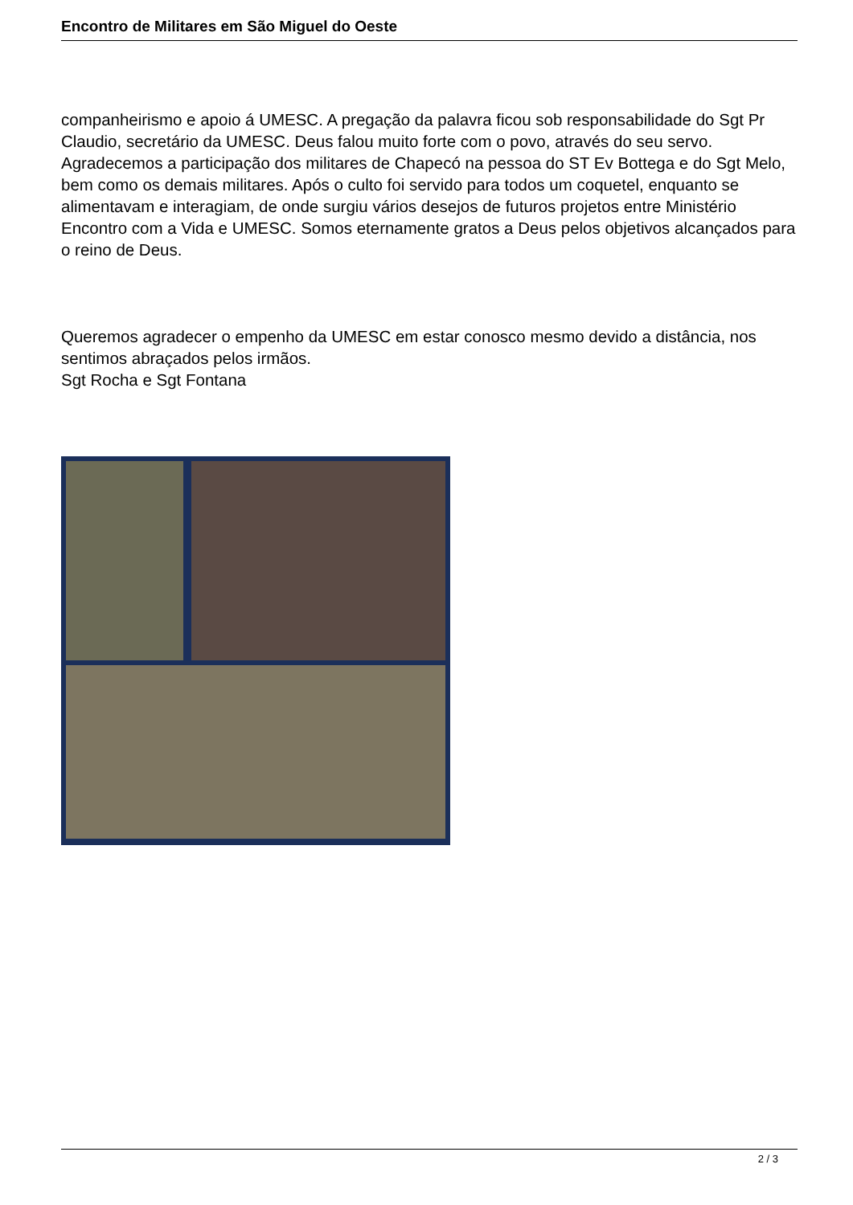Encontro de Militares em São Miguel do Oeste
companheirismo e apoio á UMESC. A pregação da palavra ficou sob responsabilidade do Sgt Pr Claudio, secretário da UMESC. Deus falou muito forte com o povo, através do seu servo. Agradecemos a participação dos militares de Chapecó na pessoa do ST Ev Bottega e do Sgt Melo, bem como os demais militares. Após o culto foi servido para todos um coquetel, enquanto se alimentavam e interagiam, de onde surgiu vários desejos de futuros projetos entre Ministério Encontro com a Vida e UMESC. Somos eternamente gratos a Deus pelos objetivos alcançados para o reino de Deus.
Queremos agradecer o empenho da UMESC em estar conosco mesmo devido a distância, nos sentimos abraçados pelos irmãos.
Sgt Rocha e Sgt Fontana
2 / 3